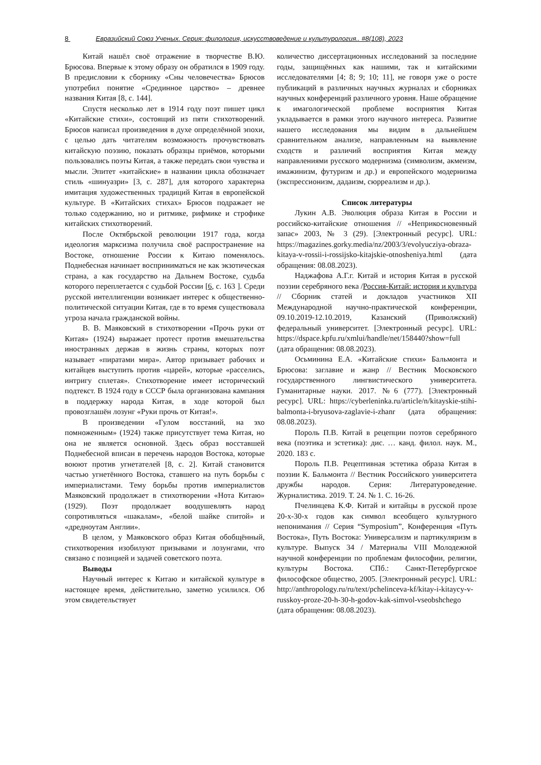8 Евразийский Союз Ученых. Серия: филология, искусствоведение и культурология.. #8(108), 2023
Китай нашёл своё отражение в творчестве В.Ю. Брюсова. Впервые к этому образу он обратился в 1909 году. В предисловии к сборнику «Сны человечества» Брюсов употребил понятие «Срединное царство» – древнее названия Китая [8, с. 144].
Спустя несколько лет в 1914 году поэт пишет цикл «Китайские стихи», состоящий из пяти стихотворений. Брюсов написал произведения в духе определённой эпохи, с целью дать читателям возможность прочувствовать китайскую поэзию, показать образцы приёмов, которыми пользовались поэты Китая, а также передать свои чувства и мысли. Эпитет «китайские» в названии цикла обозначает стиль «шинуазри» [3, с. 287], для которого характерна имитация художественных традиций Китая в европейской культуре. В «Китайских стихах» Брюсов подражает не только содержанию, но и ритмике, рифмике и строфике китайских стихотворений.
После Октябрьской революции 1917 года, когда идеология марксизма получила своё распространение на Востоке, отношение России к Китаю поменялось. Поднебесная начинает восприниматься не как экзотическая страна, а как государство на Дальнем Востоке, судьба которого переплетается с судьбой России [6, с. 163 ]. Среди русской интеллигенции возникает интерес к общественно-политической ситуации Китая, где в то время существовала угроза начала гражданской войны.
В. В. Маяковский в стихотворении «Прочь руки от Китая» (1924) выражает протест против вмешательства иностранных держав в жизнь страны, которых поэт называет «пиратами мира». Автор призывает рабочих и китайцев выступить против «царей», которые «расселись, интригу сплетая». Стихотворение имеет исторический подтекст. В 1924 году в СССР была организована кампания в поддержку народа Китая, в ходе которой был провозглашён лозунг «Руки прочь от Китая!».
В произведении «Гулом восстаний, на эхо помноженным» (1924) также присутствует тема Китая, но она не является основной. Здесь образ восставшей Поднебесной вписан в перечень народов Востока, которые воюют против угнетателей [8, с. 2]. Китай становится частью угнетённого Востока, ставшего на путь борьбы с империалистами. Тему борьбы против империалистов Маяковский продолжает в стихотворении «Нота Китаю» (1929). Поэт продолжает воодушевлять народ сопротивляться «шакалам», «белой шайке спитой» и «дредноутам Англии».
В целом, у Маяковского образ Китая обобщённый, стихотворения изобилуют призывами и лозунгами, что связано с позицией и задачей советского поэта.
Выводы
Научный интерес к Китаю и китайской культуре в настоящее время, действительно, заметно усилился. Об этом свидетельствует
количество диссертационных исследований за последние годы, защищённых как нашими, так и китайскими исследователями [4; 8; 9; 10; 11], не говоря уже о росте публикаций в различных научных журналах и сборниках научных конференций различного уровня. Наше обращение к имагологической проблеме восприятия Китая укладывается в рамки этого научного интереса. Развитие нашего исследования мы видим в дальнейшем сравнительном анализе, направленным на выявление сходств и различий восприятия Китая между направлениями русского модернизма (символизм, акмеизм, имажинизм, футуризм и др.) и европейского модернизма (экспрессионизм, дадаизм, сюрреализм и др.).
Список литературы
Лукин А.В. Эволюция образа Китая в России и российско-китайские отношения // «Неприкосновенный запас» 2003, № 3 (29). [Электронный ресурс]. URL: https://magazines.gorky.media/nz/2003/3/evolyucziya-obraza-kitaya-v-rossii-i-rossijsko-kitajskie-otnosheniya.html (дата обращения: 08.08.2023).
Наджафова А.Г.г. Китай и история Китая в русской поэзии серебряного века /Россия-Китай: история и культура // Сборник статей и докладов участников XII Международной научно-практической конференции, 09.10.2019-12.10.2019, Казанский (Приволжский) федеральный университет. [Электронный ресурс]. URL: https://dspace.kpfu.ru/xmlui/handle/net/158440?show=full (дата обращения: 08.08.2023).
Осьминина Е.А. «Китайские стихи» Бальмонта и Брюсова: заглавие и жанр // Вестник Московского государственного лингвистического университета. Гуманитарные науки. 2017. №6 (777). [Электронный ресурс]. URL: https://cyberleninka.ru/article/n/kitayskie-stihi-balmonta-i-bryusova-zaglavie-i-zhanr (дата обращения: 08.08.2023).
Пороль П.В. Китай в рецепции поэтов серебряного века (поэтика и эстетика): дис. … канд. филол. наук. М., 2020. 183 с.
Пороль П.В. Рецептивная эстетика образа Китая в поэзии К. Бальмонта // Вестник Российского университета дружбы народов. Серия: Литературоведение. Журналистика. 2019. Т. 24. № 1. С. 16-26.
Пчелинцева К.Ф. Китай и китайцы в русской прозе 20-х-30-х годов как символ всеобщего культурного непонимания // Серия “Symposium”, Конференция «Путь Востока», Путь Востока: Универсализм и партикуляризм в культуре. Выпуск 34 / Материалы VIII Молодежной научной конференции по проблемам философии, религии, культуры Востока. СПб.: Санкт-Петербургское философское общество, 2005. [Электронный ресурс]. URL: http://anthropology.ru/ru/text/pchelinceva-kf/kitay-i-kitaycy-v-russkoy-proze-20-h-30-h-godov-kak-simvol-vseobshchego (дата обращения: 08.08.2023).